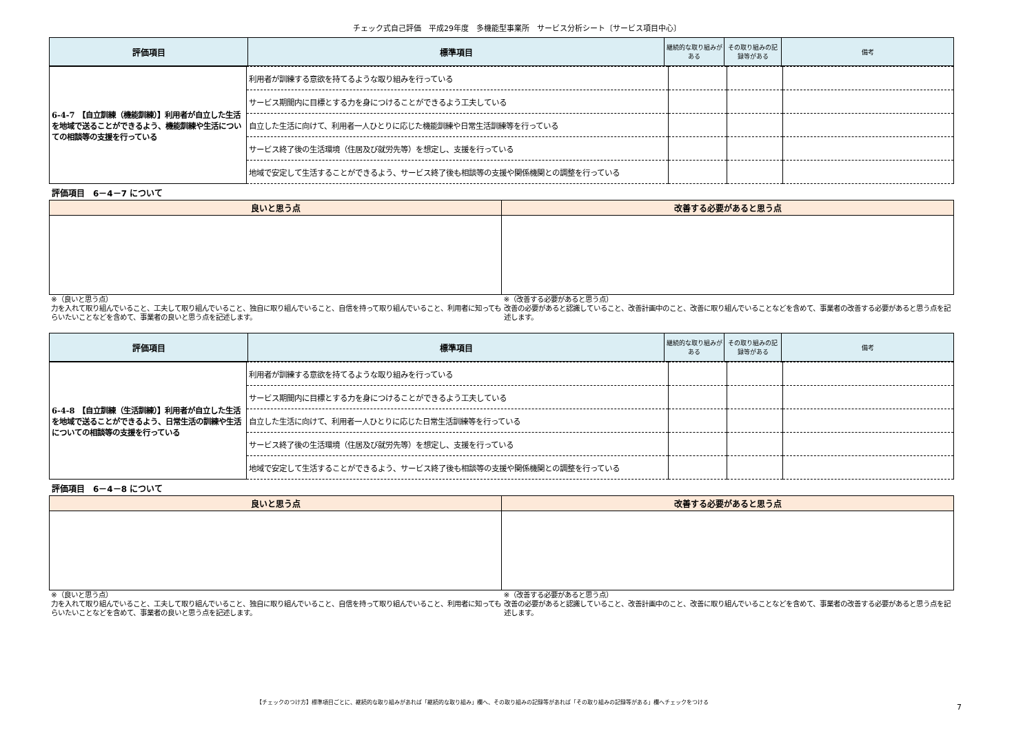チェック式自己評価　平成29年度　多機能型事業所　サービス分析シート〔サービス項目中心〕
| 評価項目 | 標準項目 | 継続的な取り組みがある | その取り組みの記録等がある | 備考 |
| --- | --- | --- | --- | --- |
| 6-4-7 【自立訓練（機能訓練）】利用者が自立した生活を地域で送ることができるよう、機能訓練や生活についての相談等の支援を行っている | 利用者が訓練する意欲を持てるような取り組みを行っている | | | |
| | サービス期間内に目標とする力を身につけることができるよう工夫している | | | |
| | 自立した生活に向けて、利用者一人ひとりに応じた機能訓練や日常生活訓練等を行っている | | | |
| | サービス終了後の生活環境（住居及び就労先等）を想定し、支援を行っている | | | |
| | 地域で安定して生活することができるよう、サービス終了後も相談等の支援や関係機関との調整を行っている | | | |
評価項目　6－4－7 について
| 良いと思う点 | 改善する必要があると思う点 |
| --- | --- |
※（良いと思う点）
力を入れて取り組んでいること、工夫して取り組んでいること、独自に取り組んでいること、自信を持って取り組んでいること、利用者に知ってもらいたいことなどを含めて、事業者の良いと思う点を記述します。
※（改善する必要があると思う点）
改善の必要があると認識していること、改善計画中のこと、改善に取り組んでいることなどを含めて、事業者の改善する必要があると思う点を記述します。
| 評価項目 | 標準項目 | 継続的な取り組みがある | その取り組みの記録等がある | 備考 |
| --- | --- | --- | --- | --- |
| 6-4-8 【自立訓練（生活訓練）】利用者が自立した生活を地域で送ることができるよう、日常生活の訓練や生活についての相談等の支援を行っている | 利用者が訓練する意欲を持てるような取り組みを行っている | | | |
| | サービス期間内に目標とする力を身につけることができるよう工夫している | | | |
| | 自立した生活に向けて、利用者一人ひとりに応じた日常生活訓練等を行っている | | | |
| | サービス終了後の生活環境（住居及び就労先等）を想定し、支援を行っている | | | |
| | 地域で安定して生活することができるよう、サービス終了後も相談等の支援や関係機関との調整を行っている | | | |
評価項目　6－4－8 について
| 良いと思う点 | 改善する必要があると思う点 |
| --- | --- |
※（良いと思う点）
力を入れて取り組んでいること、工夫して取り組んでいること、独自に取り組んでいること、自信を持って取り組んでいること、利用者に知ってもらいたいことなどを含めて、事業者の良いと思う点を記述します。
※（改善する必要があると思う点）
改善の必要があると認識していること、改善計画中のこと、改善に取り組んでいることなどを含めて、事業者の改善する必要があると思う点を記述します。
【チェックのつけ方】標準項目ごとに、継続的な取り組みがあれば「継続的な取り組み」欄へ、その取り組みの記録等があれば「その取り組みの記録等がある」欄へチェックをつける
7